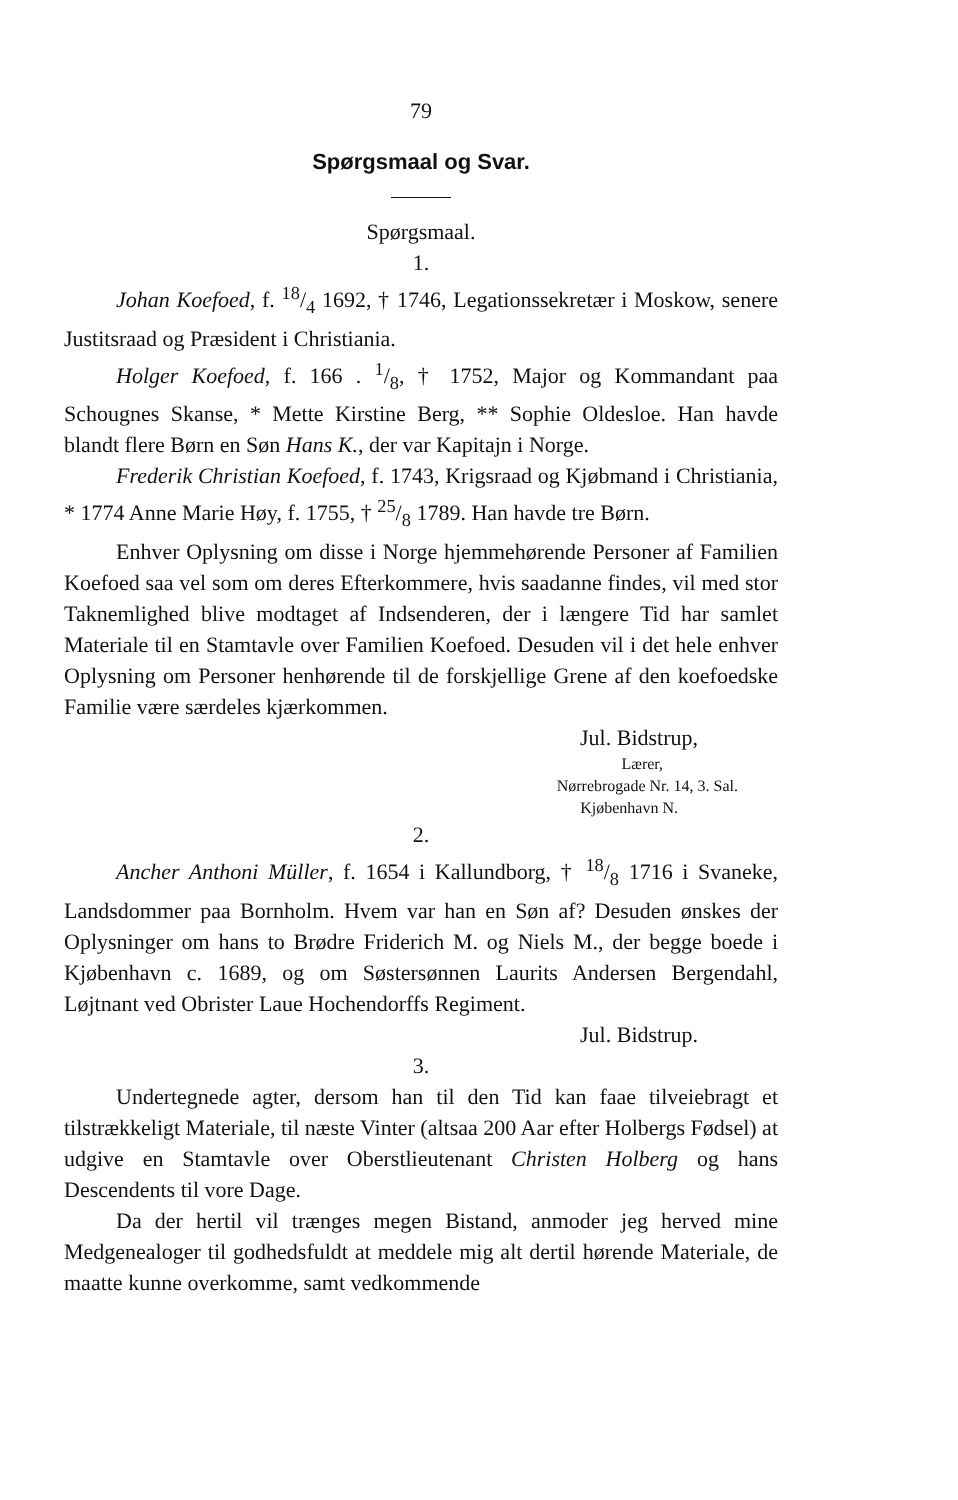79
Spørgsmaal og Svar.
Spørgsmaal.
1.
Johan Koefoed, f. 18/4 1692, † 1746, Legationssekretær i Moskow, senere Justitsraad og Præsident i Christiania.
Holger Koefoed, f. 166 . 1/8, † 1752, Major og Kommandant paa Schougnes Skanse, * Mette Kirstine Berg, ** Sophie Oldesloe. Han havde blandt flere Børn en Søn Hans K., der var Kapitajn i Norge.
Frederik Christian Koefoed, f. 1743, Krigsraad og Kjøbmand i Christiania, * 1774 Anne Marie Høy, f. 1755, † 25/8 1789. Han havde tre Børn.
Enhver Oplysning om disse i Norge hjemmehørende Personer af Familien Koefoed saa vel som om deres Efterkommere, hvis saadanne findes, vil med stor Taknemlighed blive modtaget af Indsenderen, der i længere Tid har samlet Materiale til en Stamtavle over Familien Koefoed. Desuden vil i det hele enhver Oplysning om Personer henhørende til de forskjellige Grene af den koefoedske Familie være særdeles kjærkommen.
Jul. Bidstrup,
Lærer,
Nørrebrogade Nr. 14, 3. Sal.
Kjøbenhavn N.
2.
Ancher Anthoni Müller, f. 1654 i Kallundborg, † 18/8 1716 i Svaneke, Landsdommer paa Bornholm. Hvem var han en Søn af? Desuden ønskes der Oplysninger om hans to Brødre Friderich M. og Niels M., der begge boede i Kjøbenhavn c. 1689, og om Søstersønnen Laurits Andersen Bergendahl, Løjtnant ved Obrister Laue Hochendorffs Regiment.
Jul. Bidstrup.
3.
Undertegnede agter, dersom han til den Tid kan faae tilveiebragt et tilstrækkeligt Materiale, til næste Vinter (altsaa 200 Aar efter Holbergs Fødsel) at udgive en Stamtavle over Oberstlieutenant Christen Holberg og hans Descendents til vore Dage.
Da der hertil vil trænges megen Bistand, anmoder jeg herved mine Medgenealoger til godhedsfuldt at meddele mig alt dertil hørende Materiale, de maatte kunne overkomme, samt vedkommende